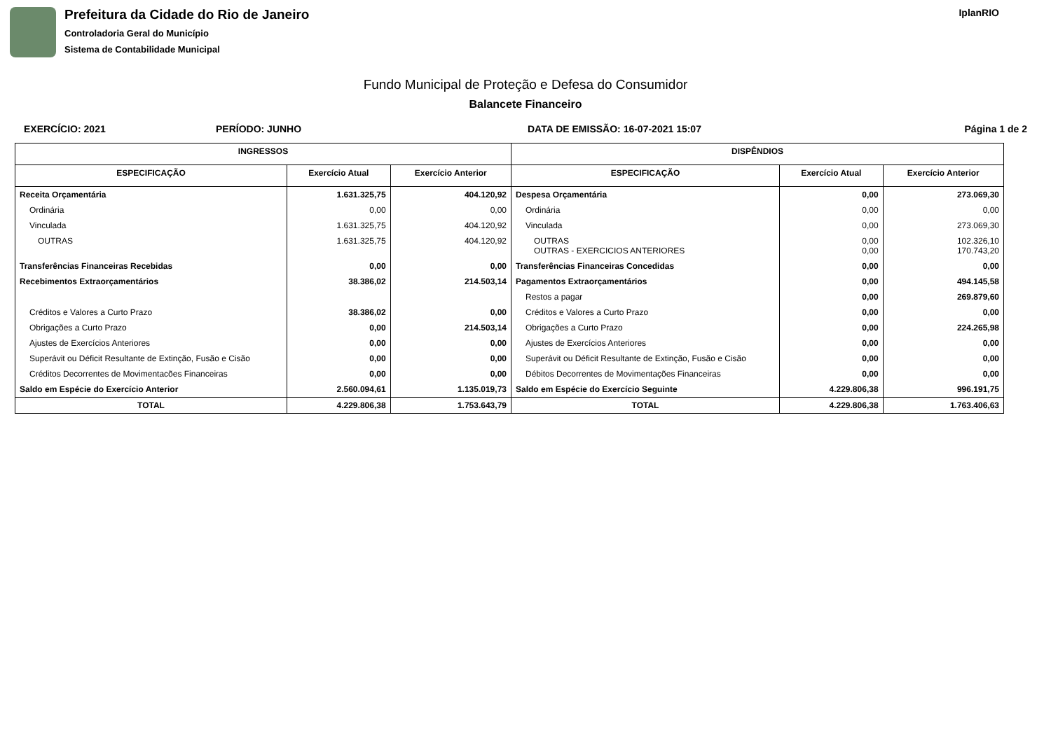Prefeitura da Cidade do Rio de Janeiro
Controladoria Geral do Município
Sistema de Contabilidade Municipal
IplanRIO
Fundo Municipal de Proteção e Defesa do Consumidor
Balancete Financeiro
EXERCÍCIO: 2021 PERÍODO: JUNHO DATA DE EMISSÃO: 16-07-2021 15:07 Página 1 de 2
| INGRESSOS | | | DISPÊNDIOS | | |
| --- | --- | --- | --- | --- | --- |
| ESPECIFICAÇÃO | Exercício Atual | Exercício Anterior | ESPECIFICAÇÃO | Exercício Atual | Exercício Anterior |
| Receita Orçamentária | 1.631.325,75 | 404.120,92 | Despesa Orçamentária | 0,00 | 273.069,30 |
| Ordinária | 0,00 | 0,00 | Ordinária | 0,00 | 0,00 |
| Vinculada | 1.631.325,75 | 404.120,92 | Vinculada | 0,00 | 273.069,30 |
| OUTRAS | 1.631.325,75 | 404.120,92 | OUTRAS OUTRAS - EXERCICIOS ANTERIORES | 0,00 0,00 | 102.326,10 170.743,20 |
| Transferências Financeiras Recebidas | 0,00 | 0,00 | Transferências Financeiras Concedidas | 0,00 | 0,00 |
| Recebimentos Extraorçamentários | 38.386,02 | 214.503,14 | Pagamentos Extraorçamentários | 0,00 | 494.145,58 |
| | | | Restos a pagar | 0,00 | 269.879,60 |
| Créditos e Valores a Curto Prazo | 38.386,02 | 0,00 | Créditos e Valores a Curto Prazo | 0,00 | 0,00 |
| Obrigações a Curto Prazo | 0,00 | 214.503,14 | Obrigações a Curto Prazo | 0,00 | 224.265,98 |
| Ajustes de Exercícios Anteriores | 0,00 | 0,00 | Ajustes de Exercícios Anteriores | 0,00 | 0,00 |
| Superávit ou Déficit Resultante de Extinção, Fusão e Cisão | 0,00 | 0,00 | Superávit ou Déficit Resultante de Extinção, Fusão e Cisão | 0,00 | 0,00 |
| Créditos Decorrentes de Movimentacões Financeiras | 0,00 | 0,00 | Débitos Decorrentes de Movimentações Financeiras | 0,00 | 0,00 |
| Saldo em Espécie do Exercício Anterior | 2.560.094,61 | 1.135.019,73 | Saldo em Espécie do Exercício Seguinte | 4.229.806,38 | 996.191,75 |
| TOTAL | 4.229.806,38 | 1.753.643,79 | TOTAL | 4.229.806,38 | 1.763.406,63 |